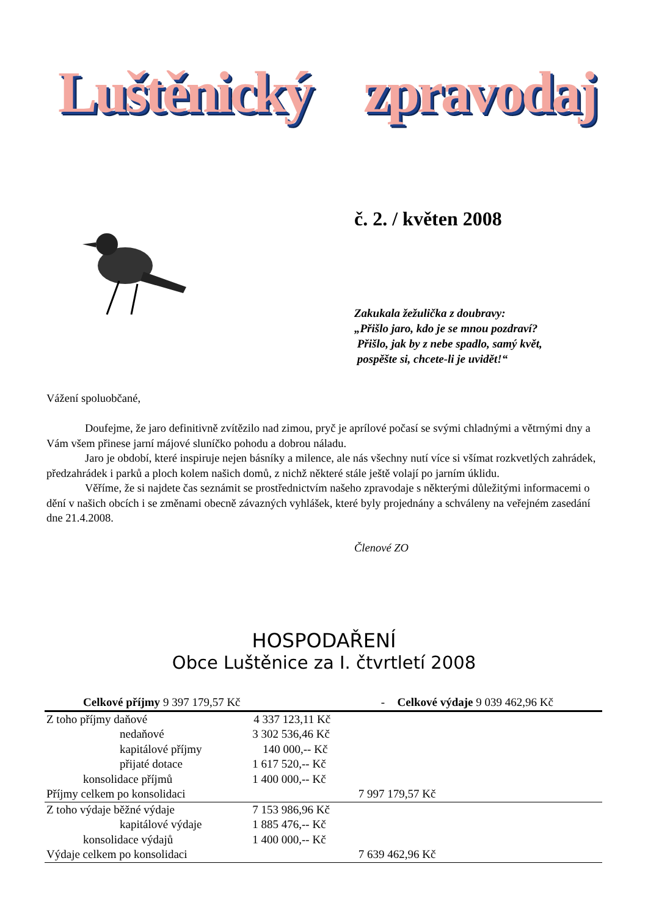Luštěnický zpravodaj
č. 2. / květen 2008
Zakukala žežulička z doubravy:
„Přišlo jaro, kdo je se mnou pozdraví?
Přišlo, jak by z nebe spadlo, samý květ,
pospěšte si, chcete-li je uvidět!“
Vážení spoluobčané,
Doufejme, že jaro definitivně zvítězilo nad zimou, pryč je aprílové počasí se svými chladnými a větrnými dny a Vám všem přinese jarní májové sluníčko pohodu a dobrou náladu.
Jaro je období, které inspiruje nejen básníky a milence, ale nás všechny nutí více si všímat rozkvetlých zahrádek, předzahrádek i parků a ploch kolem našich domů, z nichž některé stále ještě volají po jarním úklidu.
Věříme, že si najdete čas seznámit se prostřednictvím našeho zpravodaje s některými důležitými informacemi o dění v našich obcích i se změnami obecně závazných vyhlášek, které byly projednány a schváleny na veřejném zasedání dne 21.4.2008.
Členové ZO
HOSPODAŘENÍ
Obce Luštěnice za I. čtvrtletí 2008
| Celkové příjmy 9 397 179,57 Kč | | - | Celkové výdaje 9 039 462,96 Kč |
| --- | --- | --- | --- |
| Z toho příjmy daňové | 4 337 123,11 Kč | | |
| nedaňové | 3 302 536,46 Kč | | |
| kapitálové příjmy | 140 000,-- Kč | | |
| přijaté dotace | 1 617 520,-- Kč | | |
| konsolidace příjmů | 1 400 000,-- Kč | | |
| Příjmy celkem po konsolidaci | | 7 997 179,57 Kč | |
| Z toho výdaje běžné výdaje | 7 153 986,96 Kč | | |
| kapitálové výdaje | 1 885 476,-- Kč | | |
| konsolidace výdajů | 1 400 000,-- Kč | | |
| Výdaje celkem po konsolidaci | | 7 639 462,96 Kč | |